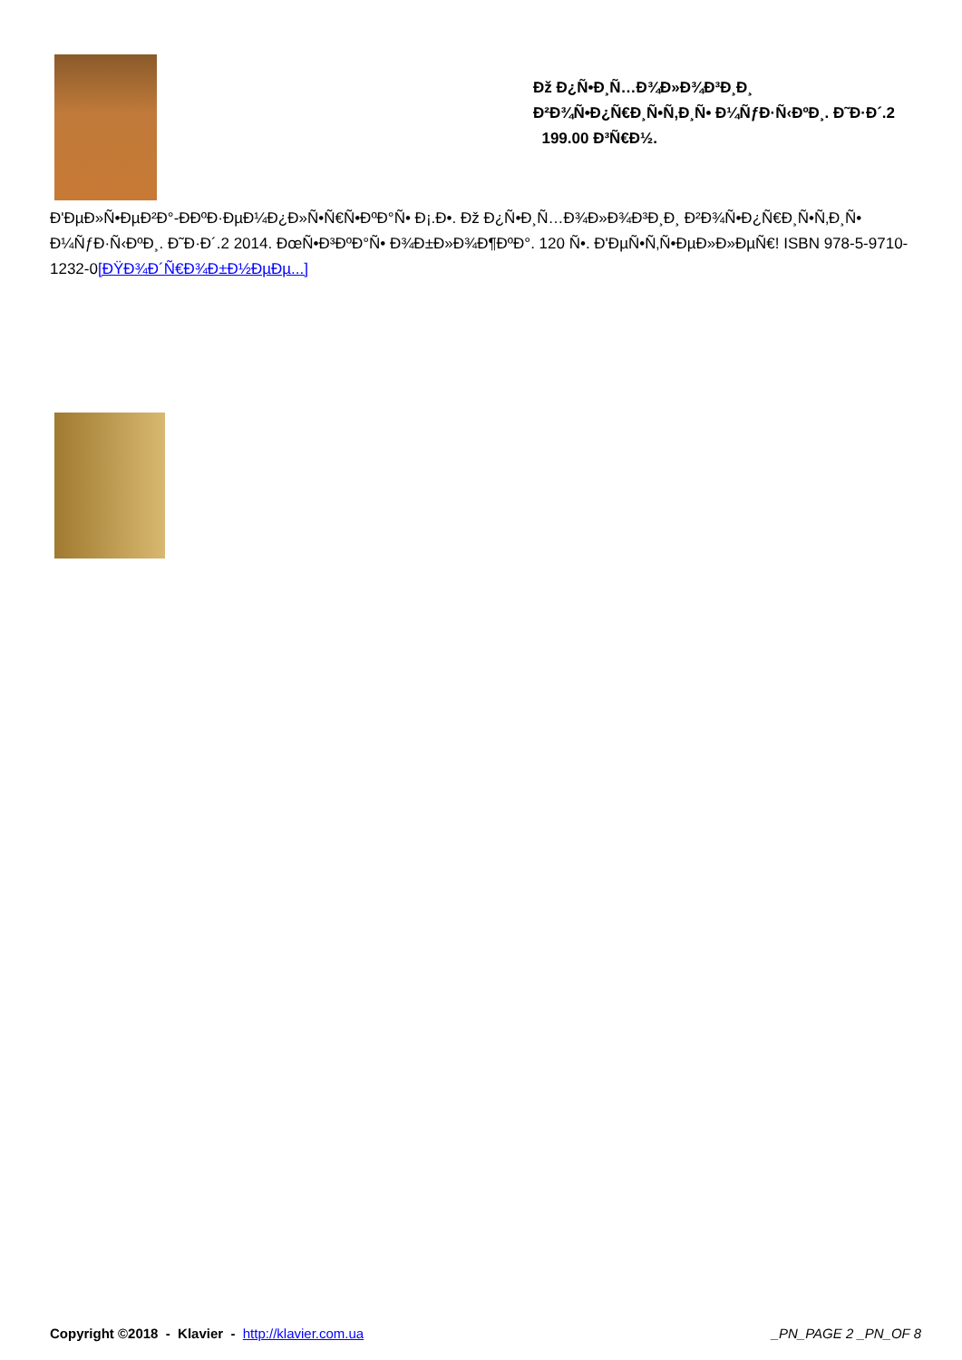Ðž Ð¿Ñ•Ð¸Ñ…Ð¾Ð»Ð¾Ð³Ð¸Ð¸
Ð²Ð¾Ñ•Ð¿Ñ€Ð¸Ñ•Ñ‚Ð¸Ñ• Ð¼ÑƒÐ·Ñ‹ÐºÐ¸. Ð˜Ð·Ð´.2
199.00 Ð³Ñ€Ð½.
Ð'ÐµÐ»Ñ•ÐµÐ²Ð°-Ð­ÐºÐ·ÐµÐ¼Ð¿Ð»Ñ•Ñ€Ñ•ÐºÐ°Ñ• Ð¡.Ð•. Ðž Ð¿Ñ•Ð¸Ñ…Ð¾Ð»Ð¾Ð³Ð¸Ð¸ Ð²Ð¾Ñ•Ð¿Ñ€Ð¸Ñ•Ñ‚Ð¸Ñ• Ð¼ÑƒÐ·Ñ‹ÐºÐ¸. Ð˜Ð·Ð´.2 2014. ÐœÑ•Ð³ÐºÐ°Ñ• Ð¾Ð±Ð»Ð¾Ð¶ÐºÐ°. 120 Ñ•. Ð'ÐµÑ•Ñ‚Ñ•ÐµÐ»Ð»ÐµÑ€! ISBN 978-5-9710-1232-0[ÐŸÐ¾Ð´Ñ€Ð¾Ð±Ð½ÐµÐµ...]
Copyright ©2018 - Klavier - http://klavier.com.ua
_PN_PAGE 2 _PN_OF 8